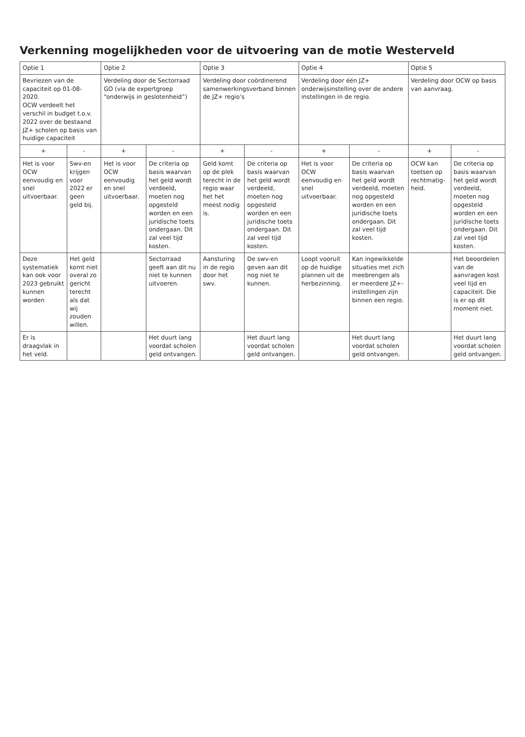Verkenning mogelijkheden voor de uitvoering van de motie Westerveld
| Optie 1 | | Optie 2 | | Optie 3 | | Optie 4 | | Optie 5 | |
| --- | --- | --- | --- | --- | --- | --- | --- | --- | --- |
| Bevriezen van de capaciteit op 01-08-2020. OCW verdeelt het verschil in budget t.o.v. 2022 over de bestaand JZ+ scholen op basis van huidige capaciteit | | Verdeling door de Sectorraad GO (via de expertgroep “onderwijs in geslotenheid”) | | Verdeling door coördinerend samenwerkingsverband binnen de JZ+ regio’s | | Verdeling door één JZ+ onderwijsinstelling over de andere instellingen in de regio. | | Verdeling door OCW op basis van aanvraag. | |
| + | - | + | - | + | - | + | - | + | - |
| Het is voor OCW eenvoudig en snel uitvoerbaar. | Swv-en krijgen voor 2022 er geen geld bij. | Het is voor OCW eenvoudig en snel uitvoerbaar. | De criteria op basis waarvan het geld wordt verdeeld, moeten nog opgesteld worden en een juridische toets ondergaan. Dit zal veel tijd kosten. | Geld komt op de plek terecht in de regio waar het het meest nodig is. | De criteria op basis waarvan het geld wordt verdeeld, moeten nog opgesteld worden en een juridische toets ondergaan. Dit zal veel tijd kosten. | Het is voor OCW eenvoudig en snel uitvoerbaar. | De criteria op basis waarvan het geld wordt verdeeld, moeten nog opgesteld worden en een juridische toets ondergaan. Dit zal veel tijd kosten. | OCW kan toetsen op rechtmatig-heid. | De criteria op basis waarvan het geld wordt verdeeld, moeten nog opgesteld worden en een juridische toets ondergaan. Dit zal veel tijd kosten. |
| Deze systematiek kan ook voor 2023 gebruikt kunnen worden | Het geld komt niet overal zo gericht terecht als dat wij zouden willen. | | Sectorraad geeft aan dit nu niet te kunnen uitvoeren. | Aansturing in de regio door het swv. | De swv-en geven aan dit nog niet te kunnen. | Loopt vooruit op de huidige plannen uit de herbezinning. | Kan ingewikkelde situaties met zich meebrengen als er meerdere JZ+- instellingen zijn binnen een regio. | | Het beoordelen van de aanvragen kost veel tijd en capaciteit. Die is er op dit moment niet. |
| Er is draagvlak in het veld. | | | Het duurt lang voordat scholen geld ontvangen. | | Het duurt lang voordat scholen geld ontvangen. | | Het duurt lang voordat scholen geld ontvangen. | | Het duurt lang voordat scholen geld ontvangen. |